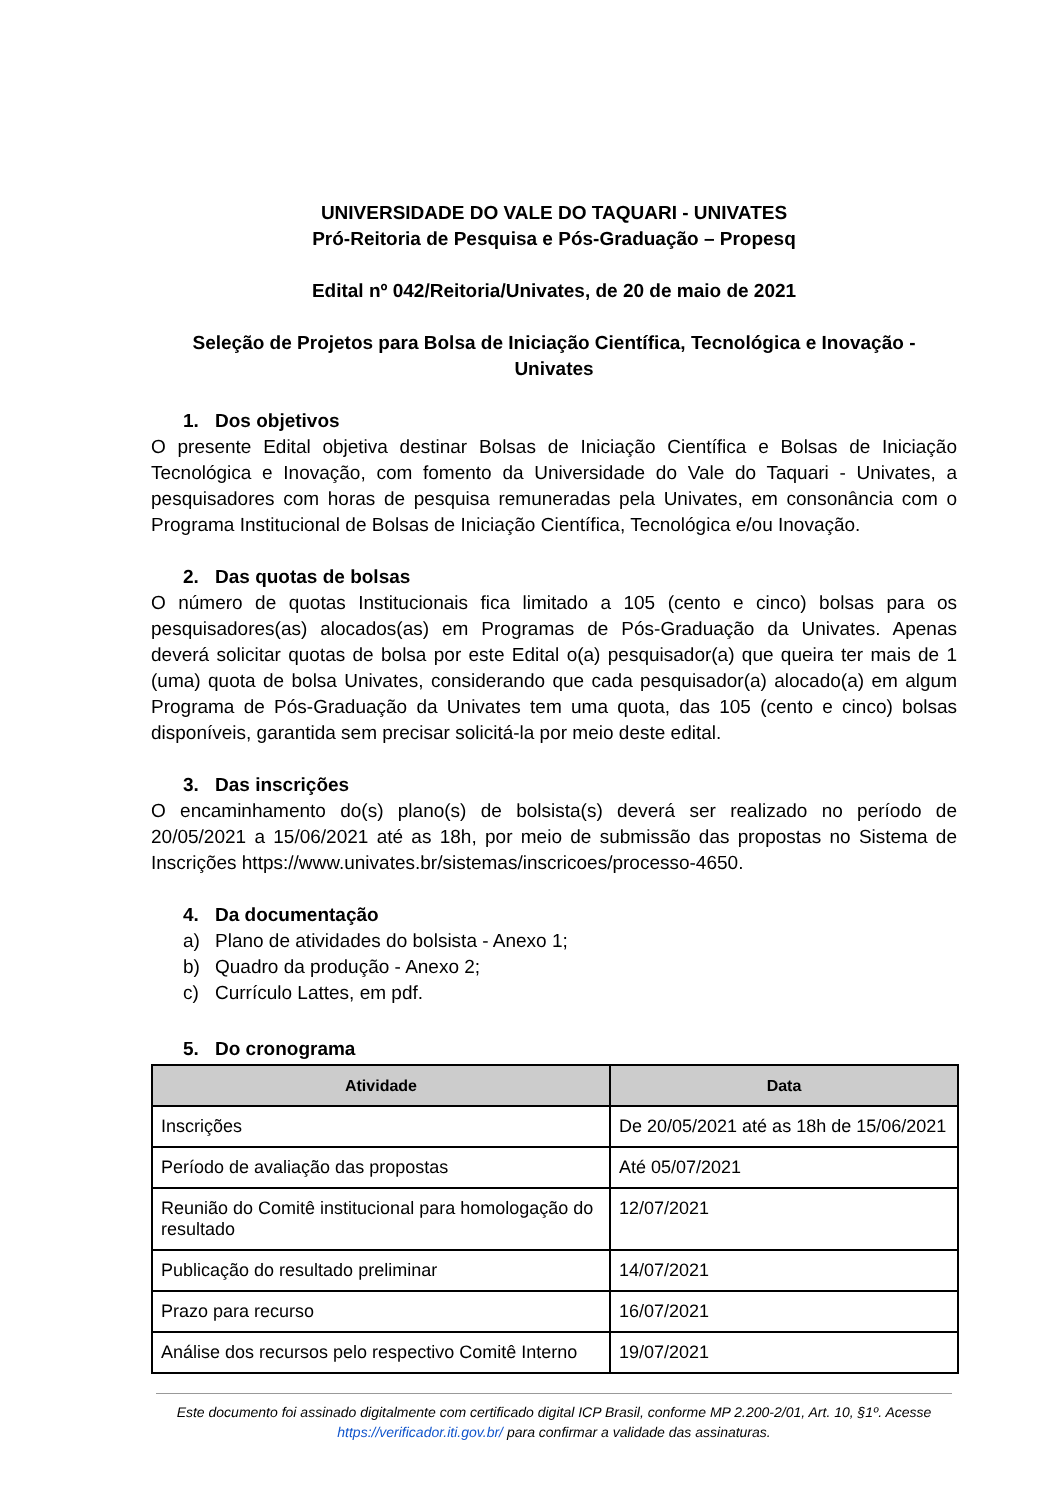UNIVERSIDADE DO VALE DO TAQUARI - UNIVATES
Pró-Reitoria de Pesquisa e Pós-Graduação – Propesq
Edital nº 042/Reitoria/Univates, de 20 de maio de 2021
Seleção de Projetos para Bolsa de Iniciação Científica, Tecnológica e Inovação -
Univates
1. Dos objetivos
O presente Edital objetiva destinar Bolsas de Iniciação Científica e Bolsas de Iniciação Tecnológica e Inovação, com fomento da Universidade do Vale do Taquari - Univates, a pesquisadores com horas de pesquisa remuneradas pela Univates, em consonância com o Programa Institucional de Bolsas de Iniciação Científica, Tecnológica e/ou Inovação.
2. Das quotas de bolsas
O número de quotas Institucionais fica limitado a 105 (cento e cinco) bolsas para os pesquisadores(as) alocados(as) em Programas de Pós-Graduação da Univates. Apenas deverá solicitar quotas de bolsa por este Edital o(a) pesquisador(a) que queira ter mais de 1 (uma) quota de bolsa Univates, considerando que cada pesquisador(a) alocado(a) em algum Programa de Pós-Graduação da Univates tem uma quota, das 105 (cento e cinco) bolsas disponíveis, garantida sem precisar solicitá-la por meio deste edital.
3. Das inscrições
O encaminhamento do(s) plano(s) de bolsista(s) deverá ser realizado no período de 20/05/2021 a 15/06/2021 até as 18h, por meio de submissão das propostas no Sistema de Inscrições https://www.univates.br/sistemas/inscricoes/processo-4650.
4. Da documentação
a) Plano de atividades do bolsista - Anexo 1;
b) Quadro da produção - Anexo 2;
c) Currículo Lattes, em pdf.
5. Do cronograma
| Atividade | Data |
| --- | --- |
| Inscrições | De 20/05/2021 até as 18h de 15/06/2021 |
| Período de avaliação das propostas | Até 05/07/2021 |
| Reunião do Comitê institucional para homologação do resultado | 12/07/2021 |
| Publicação do resultado preliminar | 14/07/2021 |
| Prazo para recurso | 16/07/2021 |
| Análise dos recursos pelo respectivo Comitê Interno | 19/07/2021 |
Este documento foi assinado digitalmente com certificado digital ICP Brasil, conforme MP 2.200-2/01, Art. 10, §1º. Acesse https://verificador.iti.gov.br/ para confirmar a validade das assinaturas.